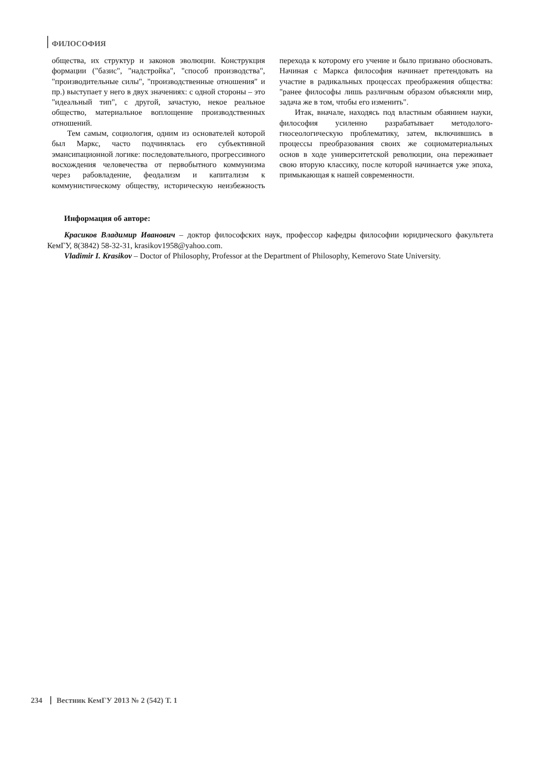ФИЛОСОФИЯ
общества, их структур и законов эволюции. Конструкция формации ("базис", "надстройка", "способ производства", "производительные силы", "производственные отношения" и пр.) выступает у него в двух значениях: с одной стороны – это "идеальный тип", с другой, зачастую, некое реальное общество, материальное воплощение производственных отношений.
Тем самым, социология, одним из основателей которой был Маркс, часто подчинялась его субъективной эмансипационной логике: последовательного, прогрессивного восхождения человечества от первобытного коммунизма через рабовладение, феодализм и капитализм к коммунистическому обществу, историческую неизбежность перехода к которому его учение и было призвано обосновать. Начиная с Маркса философия начинает претендовать на участие в радикальных процессах преображения общества: "ранее философы лишь различным образом объясняли мир, задача же в том, чтобы его изменить".
Итак, вначале, находясь под властным обаянием науки, философия усиленно разрабатывает методолого-гносеологическую проблематику, затем, включившись в процессы преобразования своих же социоматериальных основ в ходе университетской революции, она переживает свою вторую классику, после которой начинается уже эпоха, примыкающая к нашей современности.
Информация об авторе:
Красиков Владимир Иванович – доктор философских наук, профессор кафедры философии юридического факультета КемГУ, 8(3842) 58-32-31, krasikov1958@yahoo.com.
Vladimir I. Krasikov – Doctor of Philosophy, Professor at the Department of Philosophy, Kemerovo State University.
234 Вестник КемГУ 2013 № 2 (542) Т. 1